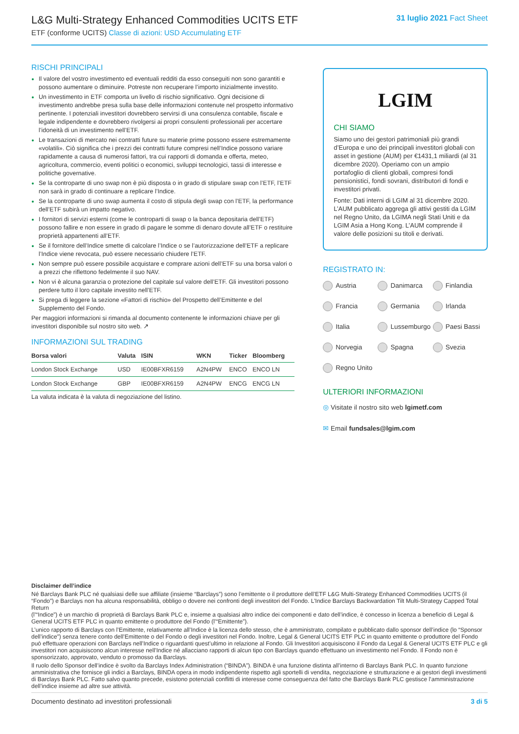L&G Multi-Strategy Enhanced Commodities UCITS ETF
ETF (conforme UCITS) Classe di azioni: USD Accumulating ETF
31 luglio 2021 Fact Sheet
RISCHI PRINCIPALI
Il valore del vostro investimento ed eventuali redditi da esso conseguiti non sono garantiti e possono aumentare o diminuire. Potreste non recuperare l’importo inizialmente investito.
Un investimento in ETF comporta un livello di rischio significativo. Ogni decisione di investimento andrebbe presa sulla base delle informazioni contenute nel prospetto informativo pertinente. I potenziali investitori dovrebbero servirsi di una consulenza contabile, fiscale e legale indipendente e dovrebbero rivolgersi ai propri consulenti professionali per accertare l’idoneità di un investimento nell’ETF.
Le transazioni di mercato nei contratti future su materie prime possono essere estremamente «volatili». Ciò significa che i prezzi dei contratti future compresi nell’Indice possono variare rapidamente a causa di numerosi fattori, tra cui rapporti di domanda e offerta, meteo, agricoltura, commercio, eventi politici o economici, sviluppi tecnologici, tassi di interesse e politiche governative.
Se la controparte di uno swap non è più disposta o in grado di stipulare swap con l’ETF, l’ETF non sarà in grado di continuare a replicare l’Indice.
Se la controparte di uno swap aumenta il costo di stipula degli swap con l’ETF, la performance dell’ETF subirà un impatto negativo.
I fornitori di servizi esterni (come le controparti di swap o la banca depositaria dell’ETF) possono fallire e non essere in grado di pagare le somme di denaro dovute all’ETF o restituire proprietà appartenenti all’ETF.
Se il fornitore dell’Indice smette di calcolare l’Indice o se l’autorizzazione dell’ETF a replicare l’Indice viene revocata, può essere necessario chiudere l’ETF.
Non sempre può essere possibile acquistare e comprare azioni dell’ETF su una borsa valori o a prezzi che riflettono fedelmente il suo NAV.
Non vi è alcuna garanzia o protezione del capitale sul valore dell’ETF. Gli investitori possono perdere tutto il loro capitale investito nell’ETF.
Si prega di leggere la sezione «Fattori di rischio» del Prospetto dell’Emittente e del Supplemento del Fondo.
Per maggiori informazioni si rimanda al documento contenente le informazioni chiave per gli investitori disponibile sul nostro sito web. ↗
INFORMAZIONI SUL TRADING
| Borsa valori | Valuta | ISIN | WKN | Ticker | Bloomberg |
| --- | --- | --- | --- | --- | --- |
| London Stock Exchange | USD | IE00BFXR6159 | A2N4PW | ENCO | ENCO LN |
| London Stock Exchange | GBP | IE00BFXR6159 | A2N4PW | ENCG | ENCG LN |
La valuta indicata è la valuta di negoziazione del listino.
LGIM
CHI SIAMO
Siamo uno dei gestori patrimoniali più grandi d’Europa e uno dei principali investitori globali con asset in gestione (AUM) per €1431,1 miliardi (al 31 dicembre 2020). Operiamo con un ampio portafoglio di clienti globali, compresi fondi pensionistici, fondi sovrani, distributori di fondi e investitori privati.
Fonte: Dati interni di LGIM al 31 dicembre 2020. L’AUM pubblicato aggrega gli attivi gestiti da LGIM nel Regno Unito, da LGIMA negli Stati Uniti e da LGIM Asia a Hong Kong. L’AUM comprende il valore delle posizioni su titoli e derivati.
REGISTRATO IN:
Austria Danimarca Finlandia Francia Germania Irlanda Italia Lussemburgo Paesi Bassi Norvegia Spagna Svezia Regno Unito
ULTERIORI INFORMAZIONI
◎ Visitate il nostro sito web lgimetf.com
✉ Email fundsales@lgim.com
Disclaimer dell’indice
Né Barclays Bank PLC né qualsiasi delle sue affiliate (insieme “Barclays”) sono l’emittente o il produttore dell’ETF L&G Multi-Strategy Enhanced Commodities UCITS (il “Fondo”) e Barclays non ha alcuna responsabilità, obbligo o dovere nei confronti degli investitori del Fondo. L’Indice Barclays Backwardation Tilt Multi-Strategy Capped Total Return
(l’“Indice”) è un marchio di proprietà di Barclays Bank PLC e, insieme a qualsiasi altro indice dei componenti e dato dell’indice, è concesso in licenza a beneficio di Legal & General UCITS ETF PLC in quanto emittente o produttore del Fondo (l’“Emittente”).
L’unico rapporto di Barclays con l’Emittente, relativamente all’Indice è la licenza dello stesso, che è amministrato, compilato e pubblicato dallo sponsor dell’indice (lo “Sponsor dell’indice”) senza tenere conto dell’Emittente o del Fondo o degli investitori nel Fondo. Inoltre, Legal & General UCITS ETF PLC in quanto emittente o produttore del Fondo può effettuare operazioni con Barclays nell’Indice o riguardanti quest’ultimo in relazione al Fondo. Gli Investitori acquisiscono il Fondo da Legal & General UCITS ETF PLC e gli investitori non acquisiscono alcun interesse nell’Indice né allacciano rapporti di alcun tipo con Barclays quando effettuano un investimento nel Fondo. Il Fondo non è sponsorizzato, approvato, venduto o promosso da Barclays.
Il ruolo dello Sponsor dell’indice è svolto da Barclays Index Administration (“BINDA”). BINDA è una funzione distinta all’interno di Barclays Bank PLC. In quanto funzione amministrativa che fornisce gli indici a Barclays, BINDA opera in modo indipendente rispetto agli sportelli di vendita, negoziazione e strutturazione e ai gestori degli investimenti di Barclays Bank PLC. Fatto salvo quanto precede, esistono potenziali conflitti di interesse come conseguenza del fatto che Barclays Bank PLC gestisce l’amministrazione dell’indice insieme ad altre sue attività.
Documento destinato ad investitori professionali 3 di 5